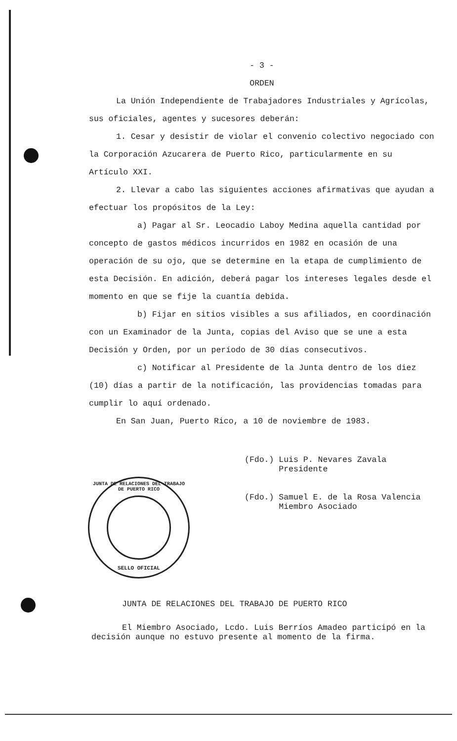- 3 -
ORDEN
La Unión Independiente de Trabajadores Industriales y Agrícolas, sus oficiales, agentes y sucesores deberán:
1. Cesar y desistir de violar el convenio colectivo negociado con la Corporación Azucarera de Puerto Rico, particularmente en su Artículo XXI.
2. Llevar a cabo las siguientes acciones afirmativas que ayudan a efectuar los propósitos de la Ley:
a) Pagar al Sr. Leocadio Laboy Medina aquella cantidad por concepto de gastos médicos incurridos en 1982 en ocasión de una operación de su ojo, que se determine en la etapa de cumplimiento de esta Decisión. En adición, deberá pagar los intereses legales desde el momento en que se fije la cuantía debida.
b) Fijar en sitios visibles a sus afiliados, en coordinación con un Examinador de la Junta, copias del Aviso que se une a esta Decisión y Orden, por un período de 30 días consecutivos.
c) Notificar al Presidente de la Junta dentro de los diez (10) días a partir de la notificación, las providencias tomadas para cumplir lo aquí ordenado.
En San Juan, Puerto Rico, a 10 de noviembre de 1983.
(Fdo.) Luis P. Nevares Zavala
Presidente
(Fdo.) Samuel E. de la Rosa Valencia
Miembro Asociado
JUNTA DE RELACIONES DEL TRABAJO DE PUERTO RICO
SELLO OFICIAL
JUNTA DE RELACIONES DEL TRABAJO DE PUERTO RICO
El Miembro Asociado, Lcdo. Luis Berríos Amadeo participó en la decisión aunque no estuvo presente al momento de la firma.